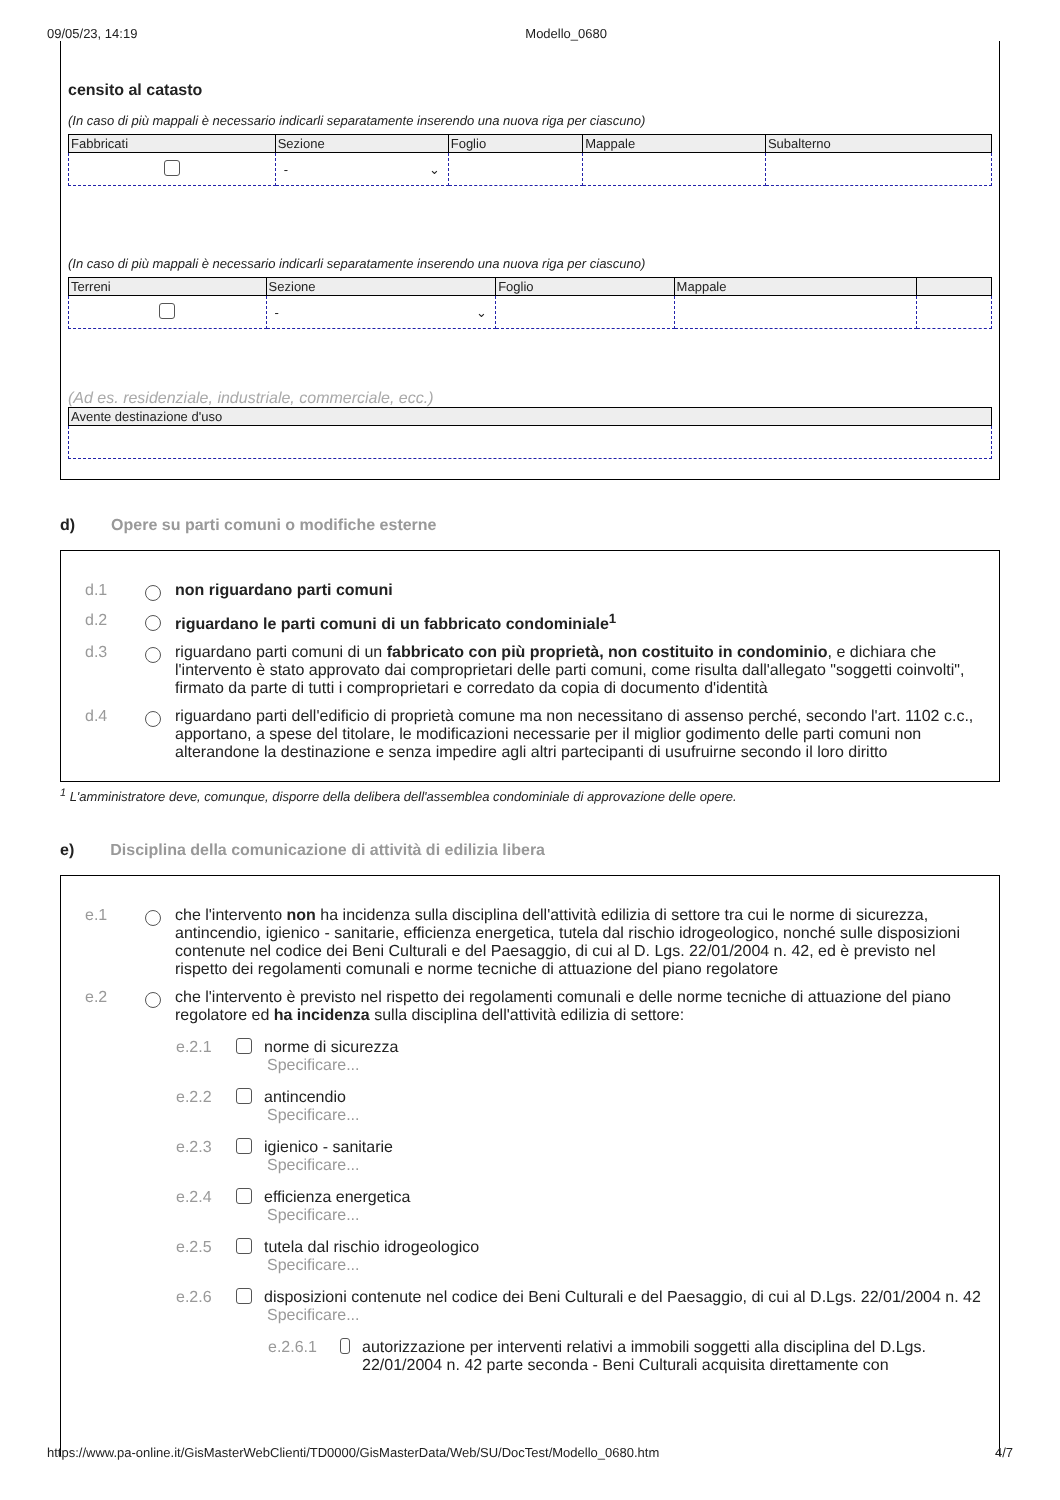09/05/23, 14:19 Modello_0680
censito al catasto
(In caso di più mappali è necessario indicarli separatamente inserendo una nuova riga per ciascuno)
| Fabbricati | Sezione | Foglio | Mappale | Subalterno |
| --- | --- | --- | --- | --- |
| | - ⌄ | | | |
(In caso di più mappali è necessario indicarli separatamente inserendo una nuova riga per ciascuno)
| Terreni | Sezione | Foglio | Mappale | |
| --- | --- | --- | --- | --- |
| | - ⌄ | | | |
(Ad es. residenziale, industriale, commerciale, ecc.)
| Avente destinazione d'uso |
| --- |
d) Opere su parti comuni o modifiche esterne
d.1 non riguardano parti comuni
d.2 riguardano le parti comuni di un fabbricato condominiale<sup>1</sup>
d.3 riguardano parti comuni di un fabbricato con più proprietà, non costituito in condominio, e dichiara che l'intervento è stato approvato dai comproprietari delle parti comuni, come risulta dall'allegato "soggetti coinvolti", firmato da parte di tutti i comproprietari e corredato da copia di documento d'identità
d.4 riguardano parti dell'edificio di proprietà comune ma non necessitano di assenso perché, secondo l'art. 1102 c.c., apportano, a spese del titolare, le modificazioni necessarie per il miglior godimento delle parti comuni non alterandone la destinazione e senza impedire agli altri partecipanti di usufruirne secondo il loro diritto
<sup>1</sup> L'amministratore deve, comunque, disporre della delibera dell'assemblea condominiale di approvazione delle opere.
e) Disciplina della comunicazione di attività di edilizia libera
e.1 che l'intervento non ha incidenza sulla disciplina dell'attività edilizia di settore tra cui le norme di sicurezza, antincendio, igienico - sanitarie, efficienza energetica, tutela dal rischio idrogeologico, nonché sulle disposizioni contenute nel codice dei Beni Culturali e del Paesaggio, di cui al D. Lgs. 22/01/2004 n. 42, ed è previsto nel rispetto dei regolamenti comunali e norme tecniche di attuazione del piano regolatore
e.2 che l'intervento è previsto nel rispetto dei regolamenti comunali e delle norme tecniche di attuazione del piano regolatore ed ha incidenza sulla disciplina dell'attività edilizia di settore:
e.2.1 norme di sicurezza
Specificare...
e.2.2 antincendio
Specificare...
e.2.3 igienico - sanitarie
Specificare...
e.2.4 efficienza energetica
Specificare...
e.2.5 tutela dal rischio idrogeologico
Specificare...
e.2.6 disposizioni contenute nel codice dei Beni Culturali e del Paesaggio, di cui al D.Lgs. 22/01/2004 n. 42
Specificare...
e.2.6.1
autorizzazione per interventi relativi a immobili soggetti alla disciplina del D.Lgs. 22/01/2004 n. 42 parte seconda - Beni Culturali acquisita direttamente con
https://www.pa-online.it/GisMasterWebClienti/TD0000/GisMasterData/Web/SU/DocTest/Modello_0680.htm 4/7